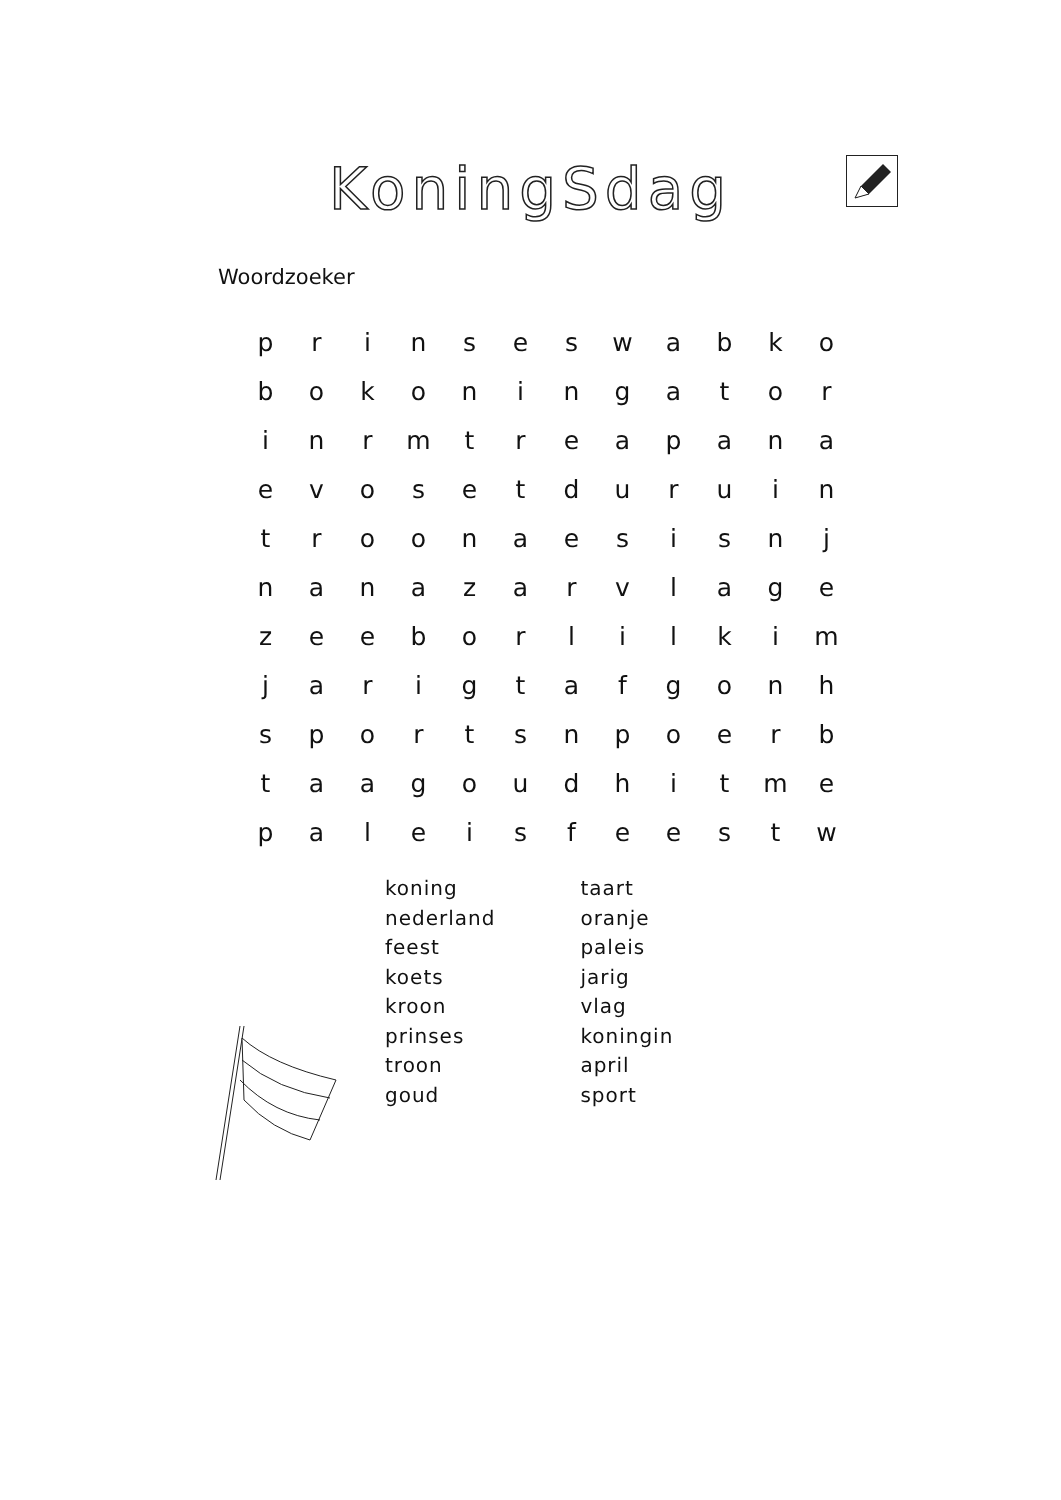KoningSdag
Woordzoeker
| p | r | i | n | s | e | s | w | a | b | k | o |
| b | o | k | o | n | i | n | g | a | t | o | r |
| i | n | r | m | t | r | e | a | p | a | n | a |
| e | v | o | s | e | t | d | u | r | u | i | n |
| t | r | o | o | n | a | e | s | i | s | n | j |
| n | a | n | a | z | a | r | v | l | a | g | e |
| z | e | e | b | o | r | l | i | l | k | i | m |
| j | a | r | i | g | t | a | f | g | o | n | h |
| s | p | o | r | t | s | n | p | o | e | r | b |
| t | a | a | g | o | u | d | h | i | t | m | e |
| p | a | l | e | i | s | f | e | e | s | t | w |
koning
nederland
feest
koets
kroon
prinses
troon
goud
taart
oranje
paleis
jarig
vlag
koningin
april
sport